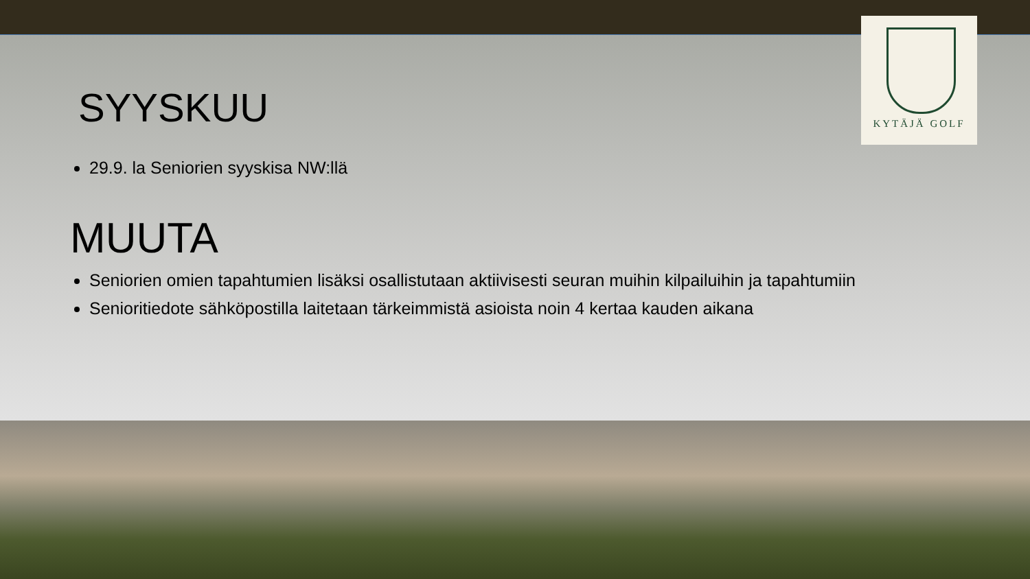KYTÄJÄ GOLF
SYYSKUU
29.9. la Seniorien syyskisa NW:llä
MUUTA
Seniorien omien tapahtumien lisäksi osallistutaan aktiivisesti seuran muihin kilpailuihin ja tapahtumiin
Senioritiedote sähköpostilla laitetaan tärkeimmistä asioista noin 4 kertaa kauden aikana